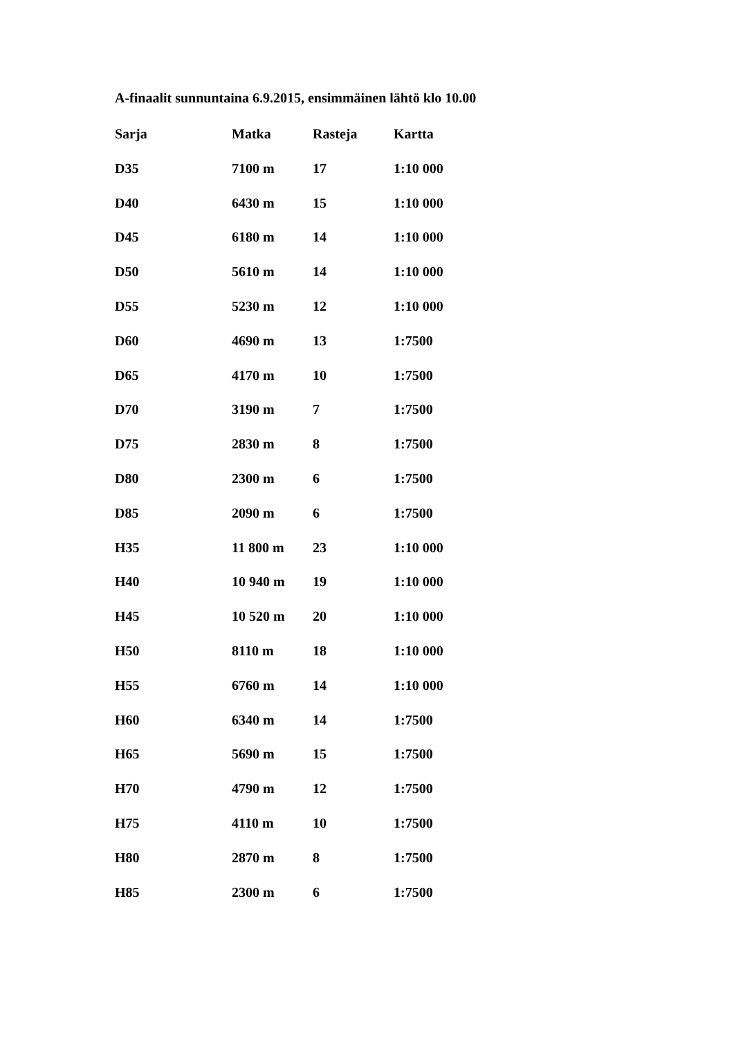A-finaalit sunnuntaina 6.9.2015, ensimmäinen lähtö klo 10.00
| Sarja | Matka | Rasteja | Kartta |
| --- | --- | --- | --- |
| D35 | 7100 m | 17 | 1:10 000 |
| D40 | 6430 m | 15 | 1:10 000 |
| D45 | 6180 m | 14 | 1:10 000 |
| D50 | 5610 m | 14 | 1:10 000 |
| D55 | 5230 m | 12 | 1:10 000 |
| D60 | 4690 m | 13 | 1:7500 |
| D65 | 4170 m | 10 | 1:7500 |
| D70 | 3190 m | 7 | 1:7500 |
| D75 | 2830 m | 8 | 1:7500 |
| D80 | 2300 m | 6 | 1:7500 |
| D85 | 2090 m | 6 | 1:7500 |
| H35 | 11 800 m | 23 | 1:10 000 |
| H40 | 10 940 m | 19 | 1:10 000 |
| H45 | 10 520 m | 20 | 1:10 000 |
| H50 | 8110 m | 18 | 1:10 000 |
| H55 | 6760 m | 14 | 1:10 000 |
| H60 | 6340 m | 14 | 1:7500 |
| H65 | 5690 m | 15 | 1:7500 |
| H70 | 4790 m | 12 | 1:7500 |
| H75 | 4110 m | 10 | 1:7500 |
| H80 | 2870 m | 8 | 1:7500 |
| H85 | 2300 m | 6 | 1:7500 |